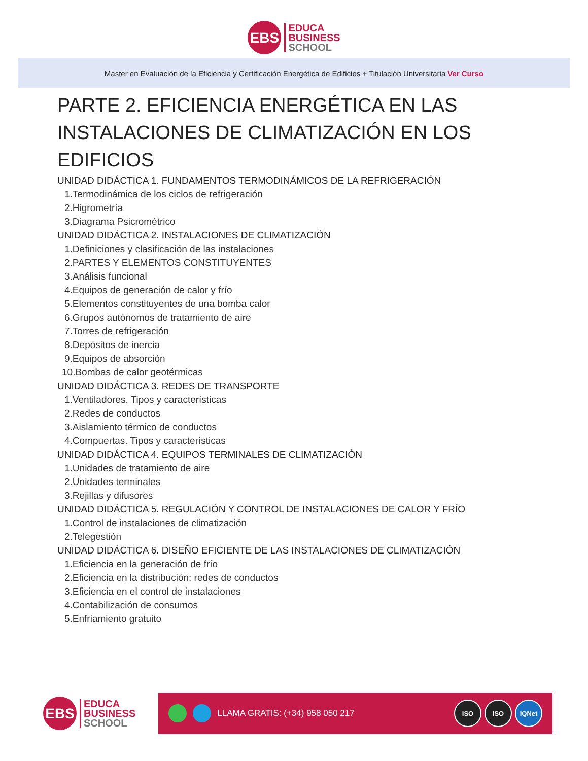EBS
EDUCA
BUSINESS
SCHOOL
Master en Evaluación de la Eficiencia y Certificación Energética de Edificios + Titulación Universitaria Ver Curso
PARTE 2. EFICIENCIA ENERGÉTICA EN LAS INSTALACIONES DE CLIMATIZACIÓN EN LOS EDIFICIOS
UNIDAD DIDÁCTICA 1. FUNDAMENTOS TERMODINÁMICOS DE LA REFRIGERACIÓN
1.Termodinámica de los ciclos de refrigeración
2.Higrometría
3.Diagrama Psicrométrico
UNIDAD DIDÁCTICA 2. INSTALACIONES DE CLIMATIZACIÓN
1.Definiciones y clasificación de las instalaciones
2.PARTES Y ELEMENTOS CONSTITUYENTES
3.Análisis funcional
4.Equipos de generación de calor y frío
5.Elementos constituyentes de una bomba calor
6.Grupos autónomos de tratamiento de aire
7.Torres de refrigeración
8.Depósitos de inercia
9.Equipos de absorción
10.Bombas de calor geotérmicas
UNIDAD DIDÁCTICA 3. REDES DE TRANSPORTE
1.Ventiladores. Tipos y características
2.Redes de conductos
3.Aislamiento térmico de conductos
4.Compuertas. Tipos y características
UNIDAD DIDÁCTICA 4. EQUIPOS TERMINALES DE CLIMATIZACIÓN
1.Unidades de tratamiento de aire
2.Unidades terminales
3.Rejillas y difusores
UNIDAD DIDÁCTICA 5. REGULACIÓN Y CONTROL DE INSTALACIONES DE CALOR Y FRÍO
1.Control de instalaciones de climatización
2.Telegestión
UNIDAD DIDÁCTICA 6. DISEÑO EFICIENTE DE LAS INSTALACIONES DE CLIMATIZACIÓN
1.Eficiencia en la generación de frío
2.Eficiencia en la distribución: redes de conductos
3.Eficiencia en el control de instalaciones
4.Contabilización de consumos
5.Enfriamiento gratuito
EBS
EDUCA
BUSINESS
SCHOOL
LLAMA GRATIS: (+34) 958 050 217
ISO ISO IQNet